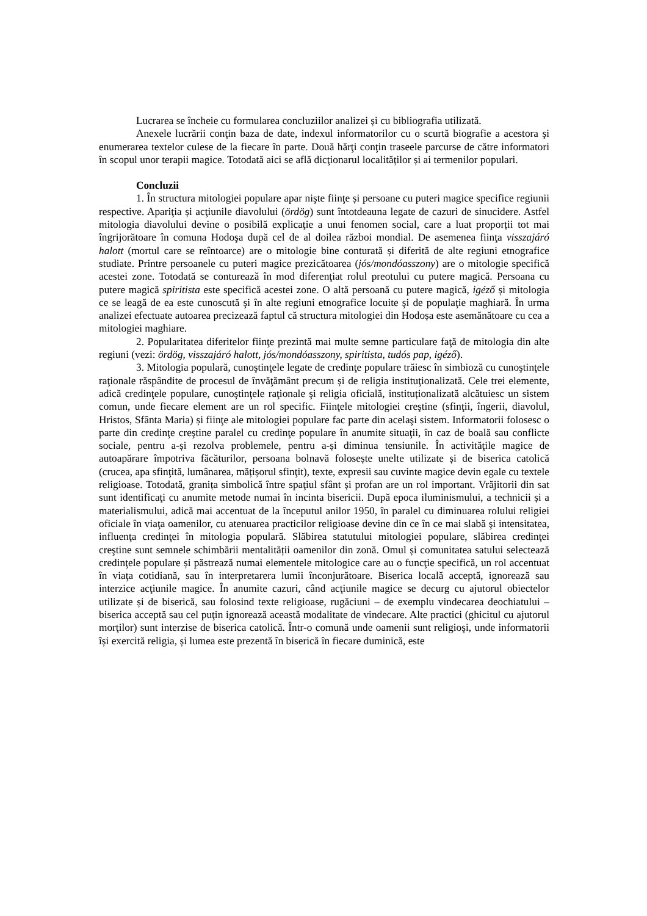Lucrarea se încheie cu formularea concluziilor analizei și cu bibliografia utilizată.
Anexele lucrării conţin baza de date, indexul informatorilor cu o scurtă biografie a acestora şi enumerarea textelor culese de la fiecare în parte. Două hărţi conţin traseele parcurse de către informatori în scopul unor terapii magice. Totodată aici se află dicţionarul localităților și ai termenilor populari.
Concluzii
1. În structura mitologiei populare apar nişte fiinţe și persoane cu puteri magice specifice regiunii respective. Apariţia și acţiunile diavolului (ördög) sunt întotdeauna legate de cazuri de sinucidere. Astfel mitologia diavolului devine o posibilă explicaţie a unui fenomen social, care a luat proporții tot mai îngrijorătoare în comuna Hodoşa după cel de al doilea război mondial. De asemenea fiinţa visszajáró halott (mortul care se reîntoarce) are o mitologie bine conturată și diferită de alte regiuni etnografice studiate. Printre persoanele cu puteri magice prezicătoarea (jós/mondóasszony) are o mitologie specifică acestei zone. Totodată se contureazǎ în mod diferenţiat rolul preotului cu putere magică. Persoana cu putere magică spiritista este specifică acestei zone. O altă persoană cu putere magică, igéző și mitologia ce se leagă de ea este cunoscută şi în alte regiuni etnografice locuite şi de populaţie maghiară. În urma analizei efectuate autoarea precizează faptul că structura mitologiei din Hodoșa este asemănătoare cu cea a mitologiei maghiare.
2. Popularitatea diferitelor fiinţe prezintă mai multe semne particulare faţă de mitologia din alte regiuni (vezi: ördög, visszajáró halott, jós/mondóasszony, spiritista, tudós pap, igéző).
3. Mitologia populară, cunoştinţele legate de credinţe populare trăiesc în simbioză cu cunoştinţele raţionale răspândite de procesul de învăţământ precum și de religia instituţionalizată. Cele trei elemente, adică credinţele populare, cunoştinţele raţionale şi religia oficială, instituționalizată alcătuiesc un sistem comun, unde fiecare element are un rol specific. Fiinţele mitologiei creştine (sfinţii, îngerii, diavolul, Hristos, Sfânta Maria) și fiinţe ale mitologiei populare fac parte din acelaşi sistem. Informatorii folosesc o parte din credinţe creştine paralel cu credinţe populare în anumite situaţii, în caz de boală sau conflicte sociale, pentru a-și rezolva problemele, pentru a-și diminua tensiunile. În activităţile magice de autoapărare împotriva făcăturilor, persoana bolnavă folosește unelte utilizate și de biserica catolică (crucea, apa sfinţită, lumânarea, mățișorul sfinţit), texte, expresii sau cuvinte magice devin egale cu textele religioase. Totodată, granița simbolică între spaţiul sfânt și profan are un rol important. Vrăjitorii din sat sunt identificaţi cu anumite metode numai în incinta bisericii. După epoca iluminismului, a technicii și a materialismului, adică mai accentuat de la începutul anilor 1950, în paralel cu diminuarea rolului religiei oficiale în viaţa oamenilor, cu atenuarea practicilor religioase devine din ce în ce mai slabă şi intensitatea, influenţa credinţei în mitologia populară. Slăbirea statutului mitologiei populare, slăbirea credinţei creştine sunt semnele schimbării mentalității oamenilor din zonă. Omul și comunitatea satului selectează credinţele populare și păstrează numai elementele mitologice care au o funcţie specifică, un rol accentuat în viaţa cotidiană, sau în interpretarera lumii înconjurătoare. Biserica locală acceptă, ignorează sau interzice acţiunile magice. În anumite cazuri, când acţiunile magice se decurg cu ajutorul obiectelor utilizate și de biserică, sau folosind texte religioase, rugăciuni – de exemplu vindecarea deochiatului – biserica acceptă sau cel puţin ignorează această modalitate de vindecare. Alte practici (ghicitul cu ajutorul morţilor) sunt interzise de biserica catolică. Într-o comună unde oamenii sunt religioşi, unde informatorii își exercită religia, și lumea este prezentă în biserică în fiecare duminică, este